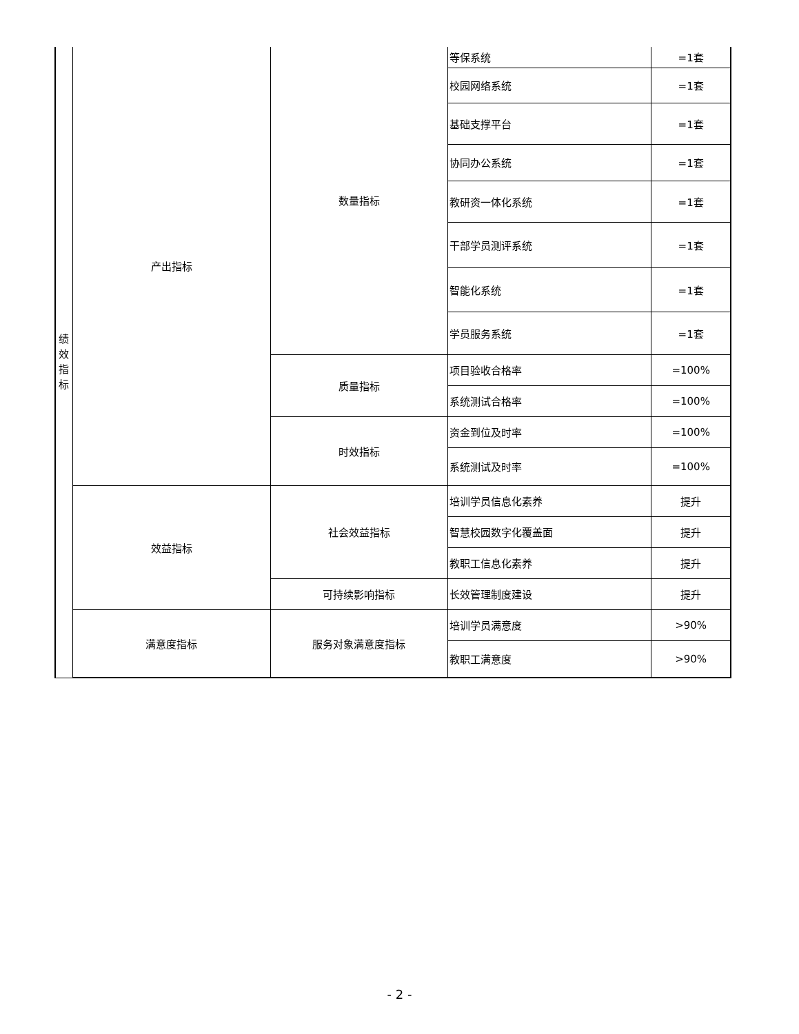| 绩 效 指 标 | 产出指标 | 数量指标 | 等保系统 | =1套 |
| | | | 校园网络系统 | =1套 |
| | | | 基础支撑平台 | =1套 |
| | | | 协同办公系统 | =1套 |
| | | | 教研资一体化系统 | =1套 |
| | | | 干部学员测评系统 | =1套 |
| | | | 智能化系统 | =1套 |
| | | | 学员服务系统 | =1套 |
| | | 质量指标 | 项目验收合格率 | =100% |
| | | | 系统测试合格率 | =100% |
| | | 时效指标 | 资金到位及时率 | =100% |
| | | | 系统测试及时率 | =100% |
| | 效益指标 | 社会效益指标 | 培训学员信息化素养 | 提升 |
| | | | 智慧校园数字化覆盖面 | 提升 |
| | | | 教职工信息化素养 | 提升 |
| | | 可持续影响指标 | 长效管理制度建设 | 提升 |
| | 满意度指标 | 服务对象满意度指标 | 培训学员满意度 | >90% |
| | | | 教职工满意度 | >90% |
- 2 -